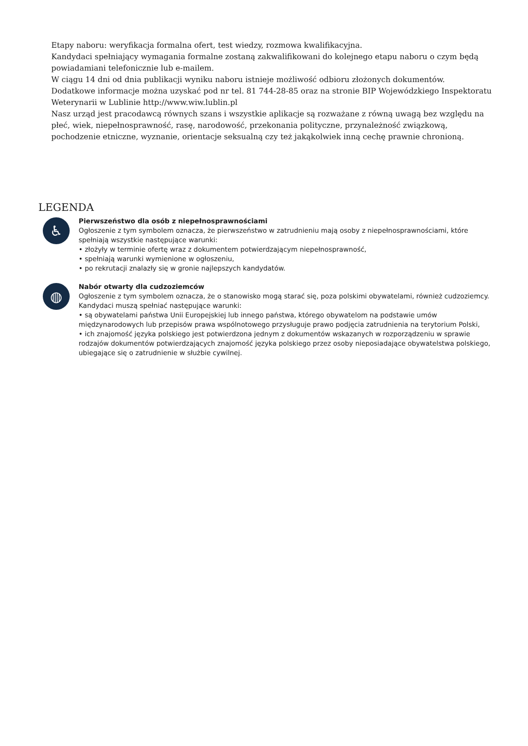Etapy naboru: weryfikacja formalna ofert, test wiedzy, rozmowa kwalifikacyjna.
Kandydaci spełniający wymagania formalne zostaną zakwalifikowani do kolejnego etapu naboru o czym będą powiadamiani telefonicznie lub e-mailem.
W ciągu 14 dni od dnia publikacji wyniku naboru istnieje możliwość odbioru złożonych dokumentów.
Dodatkowe informacje można uzyskać pod nr tel. 81 744-28-85 oraz na stronie BIP Wojewódzkiego Inspektoratu Weterynarii w Lublinie http://www.wiw.lublin.pl
Nasz urząd jest pracodawcą równych szans i wszystkie aplikacje są rozważane z równą uwagą bez względu na płeć, wiek, niepełnosprawność, rasę, narodowość, przekonania polityczne, przynależność związkową, pochodzenie etniczne, wyznanie, orientacje seksualną czy też jakąkolwiek inną cechę prawnie chronioną.
LEGENDA
♿
Pierwszeństwo dla osób z niepełnosprawnościami
Ogłoszenie z tym symbolem oznacza, że pierwszeństwo w zatrudnieniu mają osoby z niepełnosprawnościami, które spełniają wszystkie następujące warunki:
• złożyły w terminie ofertę wraz z dokumentem potwierdzającym niepełnosprawność,
• spełniają warunki wymienione w ogłoszeniu,
• po rekrutacji znalazły się w gronie najlepszych kandydatów.
◍
Nabór otwarty dla cudzoziemców
Ogłoszenie z tym symbolem oznacza, że o stanowisko mogą starać się, poza polskimi obywatelami, również cudzoziemcy. Kandydaci muszą spełniać następujące warunki:
• są obywatelami państwa Unii Europejskiej lub innego państwa, którego obywatelom na podstawie umów międzynarodowych lub przepisów prawa wspólnotowego przysługuje prawo podjęcia zatrudnienia na terytorium Polski,
• ich znajomość języka polskiego jest potwierdzona jednym z dokumentów wskazanych w rozporządzeniu w sprawie rodzajów dokumentów potwierdzających znajomość języka polskiego przez osoby nieposiadające obywatelstwa polskiego, ubiegające się o zatrudnienie w służbie cywilnej.